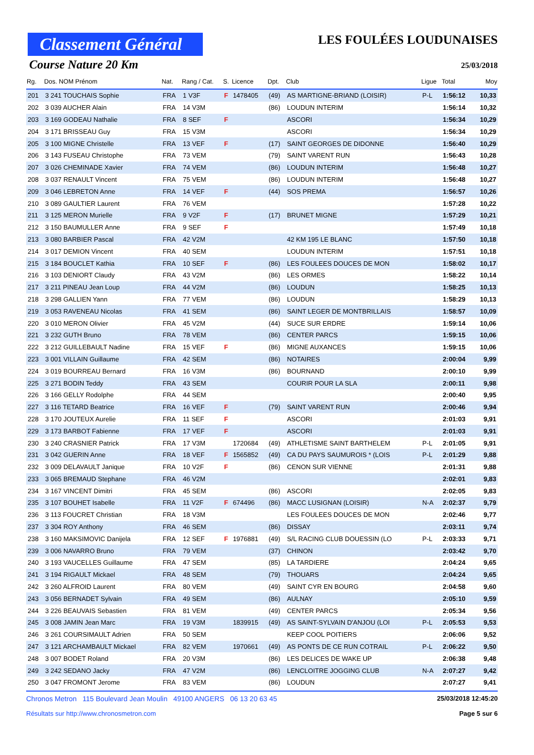Classement Général
LES FOULÉES LOUDUNAISES
Course Nature 20 Km
25/03/2018
| Rg. | Dos. NOM Prénom | Nat. | Rang / Cat. | S. | Licence | Dpt. | Club | Ligue | Total | Moy |
| --- | --- | --- | --- | --- | --- | --- | --- | --- | --- | --- |
| 201 | 3 241 TOUCHAIS Sophie | FRA | 1 V3F | F | 1478405 | (49) | AS MARTIGNE-BRIAND (LOISIR) | P-L | 1:56:12 | 10,33 |
| 202 | 3 039 AUCHER Alain | FRA | 14 V3M | | | (86) | LOUDUN INTERIM | | 1:56:14 | 10,32 |
| 203 | 3 169 GODEAU Nathalie | FRA | 8 SEF | F | | | ASCORI | | 1:56:34 | 10,29 |
| 204 | 3 171 BRISSEAU Guy | FRA | 15 V3M | | | | ASCORI | | 1:56:34 | 10,29 |
| 205 | 3 100 MIGNE Christelle | FRA | 13 VEF | F | | (17) | SAINT GEORGES DE DIDONNE | | 1:56:40 | 10,29 |
| 206 | 3 143 FUSEAU Christophe | FRA | 73 VEM | | | (79) | SAINT VARENT RUN | | 1:56:43 | 10,28 |
| 207 | 3 026 CHEMINADE Xavier | FRA | 74 VEM | | | (86) | LOUDUN INTERIM | | 1:56:48 | 10,27 |
| 208 | 3 037 RENAULT Vincent | FRA | 75 VEM | | | (86) | LOUDUN INTERIM | | 1:56:48 | 10,27 |
| 209 | 3 046 LEBRETON Anne | FRA | 14 VEF | F | | (44) | SOS PREMA | | 1:56:57 | 10,26 |
| 210 | 3 089 GAULTIER Laurent | FRA | 76 VEM | | | | | | 1:57:28 | 10,22 |
| 211 | 3 125 MERON Murielle | FRA | 9 V2F | F | | (17) | BRUNET MIGNE | | 1:57:29 | 10,21 |
| 212 | 3 150 BAUMULLER Anne | FRA | 9 SEF | F | | | | | 1:57:49 | 10,18 |
| 213 | 3 080 BARBIER Pascal | FRA | 42 V2M | | | | 42 KM 195 LE BLANC | | 1:57:50 | 10,18 |
| 214 | 3 017 DEMION Vincent | FRA | 40 SEM | | | | LOUDUN INTERIM | | 1:57:51 | 10,18 |
| 215 | 3 184 BOUCLET Kathia | FRA | 10 SEF | F | | (86) | LES FOULEES DOUCES DE MON | | 1:58:02 | 10,17 |
| 216 | 3 103 DENIORT Claudy | FRA | 43 V2M | | | (86) | LES ORMES | | 1:58:22 | 10,14 |
| 217 | 3 211 PINEAU Jean Loup | FRA | 44 V2M | | | (86) | LOUDUN | | 1:58:25 | 10,13 |
| 218 | 3 298 GALLIEN Yann | FRA | 77 VEM | | | (86) | LOUDUN | | 1:58:29 | 10,13 |
| 219 | 3 053 RAVENEAU Nicolas | FRA | 41 SEM | | | (86) | SAINT LEGER DE MONTBRILLAIS | | 1:58:57 | 10,09 |
| 220 | 3 010 MERON Olivier | FRA | 45 V2M | | | (44) | SUCE SUR ERDRE | | 1:59:14 | 10,06 |
| 221 | 3 232 GUTH Bruno | FRA | 78 VEM | | | (86) | CENTER PARCS | | 1:59:15 | 10,06 |
| 222 | 3 212 GUILLEBAULT Nadine | FRA | 15 VEF | F | | (86) | MIGNE AUXANCES | | 1:59:15 | 10,06 |
| 223 | 3 001 VILLAIN Guillaume | FRA | 42 SEM | | | (86) | NOTAIRES | | 2:00:04 | 9,99 |
| 224 | 3 019 BOURREAU Bernard | FRA | 16 V3M | | | (86) | BOURNAND | | 2:00:10 | 9,99 |
| 225 | 3 271 BODIN Teddy | FRA | 43 SEM | | | | COURIR POUR LA SLA | | 2:00:11 | 9,98 |
| 226 | 3 166 GELLY Rodolphe | FRA | 44 SEM | | | | | | 2:00:40 | 9,95 |
| 227 | 3 116 TETARD Beatrice | FRA | 16 VEF | F | | (79) | SAINT VARENT RUN | | 2:00:46 | 9,94 |
| 228 | 3 170 JOUTEUX Aurelie | FRA | 11 SEF | F | | | ASCORI | | 2:01:03 | 9,91 |
| 229 | 3 173 BARBOT Fabienne | FRA | 17 VEF | F | | | ASCORI | | 2:01:03 | 9,91 |
| 230 | 3 240 CRASNIER Patrick | FRA | 17 V3M | | 1720684 | (49) | ATHLETISME SAINT BARTHELEM | P-L | 2:01:05 | 9,91 |
| 231 | 3 042 GUERIN Anne | FRA | 18 VEF | F | 1565852 | (49) | CA DU PAYS SAUMUROIS * (LOIS | P-L | 2:01:29 | 9,88 |
| 232 | 3 009 DELAVAULT Janique | FRA | 10 V2F | F | | (86) | CENON SUR VIENNE | | 2:01:31 | 9,88 |
| 233 | 3 065 BREMAUD Stephane | FRA | 46 V2M | | | | | | 2:02:01 | 9,83 |
| 234 | 3 167 VINCENT Dimitri | FRA | 45 SEM | | | (86) | ASCORI | | 2:02:05 | 9,83 |
| 235 | 3 107 BOUHET Isabelle | FRA | 11 V2F | F | 674496 | (86) | MACC LUSIGNAN (LOISIR) | N-A | 2:02:37 | 9,79 |
| 236 | 3 113 FOUCRET Christian | FRA | 18 V3M | | | | LES FOULEES DOUCES DE MON | | 2:02:46 | 9,77 |
| 237 | 3 304 ROY Anthony | FRA | 46 SEM | | | (86) | DISSAY | | 2:03:11 | 9,74 |
| 238 | 3 160 MAKSIMOVIC Danijela | FRA | 12 SEF | F | 1976881 | (49) | S/L RACING CLUB DOUESSIN (LO | P-L | 2:03:33 | 9,71 |
| 239 | 3 006 NAVARRO Bruno | FRA | 79 VEM | | | (37) | CHINON | | 2:03:42 | 9,70 |
| 240 | 3 193 VAUCELLES Guillaume | FRA | 47 SEM | | | (85) | LA TARDIERE | | 2:04:24 | 9,65 |
| 241 | 3 194 RIGAULT Mickael | FRA | 48 SEM | | | (79) | THOUARS | | 2:04:24 | 9,65 |
| 242 | 3 260 ALFROID Laurent | FRA | 80 VEM | | | (49) | SAINT CYR EN BOURG | | 2:04:58 | 9,60 |
| 243 | 3 056 BERNADET Sylvain | FRA | 49 SEM | | | (86) | AULNAY | | 2:05:10 | 9,59 |
| 244 | 3 226 BEAUVAIS Sebastien | FRA | 81 VEM | | | (49) | CENTER PARCS | | 2:05:34 | 9,56 |
| 245 | 3 008 JAMIN Jean Marc | FRA | 19 V3M | | 1839915 | (49) | AS SAINT-SYLVAIN D'ANJOU (LOI | P-L | 2:05:53 | 9,53 |
| 246 | 3 261 COURSIMAULT Adrien | FRA | 50 SEM | | | | KEEP COOL POITIERS | | 2:06:06 | 9,52 |
| 247 | 3 121 ARCHAMBAULT Mickael | FRA | 82 VEM | | 1970661 | (49) | AS PONTS DE CE RUN COTRAIL | P-L | 2:06:22 | 9,50 |
| 248 | 3 007 BODET Roland | FRA | 20 V3M | | | (86) | LES DELICES DE WAKE UP | | 2:06:38 | 9,48 |
| 249 | 3 242 SEDANO Jacky | FRA | 47 V2M | | | (86) | LENCLOITRE JOGGING CLUB | N-A | 2:07:27 | 9,42 |
| 250 | 3 047 FROMONT Jerome | FRA | 83 VEM | | | (86) | LOUDUN | | 2:07:27 | 9,41 |
Chronos Metron 115 Boulevard Jean Moulin 49100 ANGERS 06 13 20 63 45 25/03/2018 12:45:20
Résultats sur http://www.chronosmetron.com Page 5 sur 6